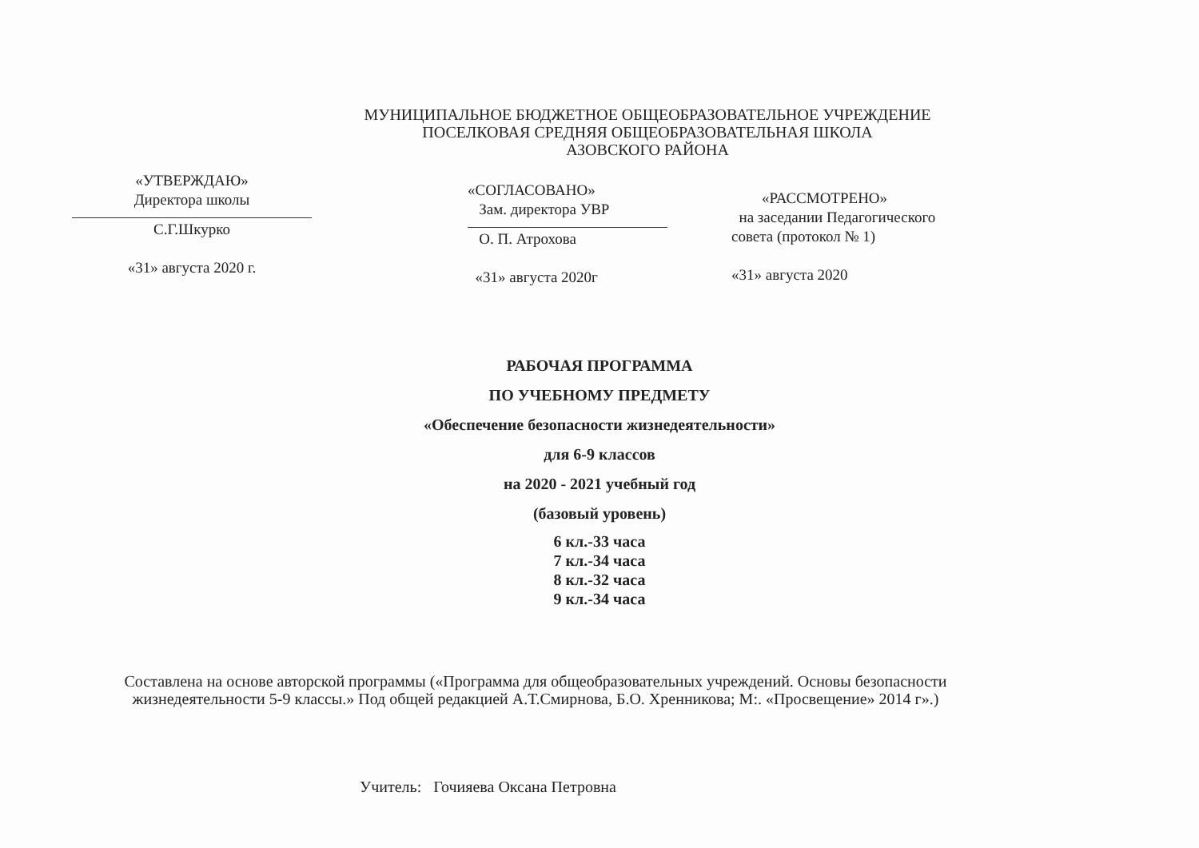МУНИЦИПАЛЬНОЕ БЮДЖЕТНОЕ ОБЩЕОБРАЗОВАТЕЛЬНОЕ УЧРЕЖДЕНИЕ
ПОСЕЛКОВАЯ СРЕДНЯЯ ОБЩЕОБРАЗОВАТЕЛЬНАЯ ШКОЛА
АЗОВСКОГО РАЙОНА
«УТВЕРЖДАЮ»
Директора школы
С.Г.Шкурко
«31» августа 2020 г.
«СОГЛАСОВАНО»
Зам. директора УВР
О. П. Атрохова
«31» августа 2020г
«РАССМОТРЕНО»
на заседании Педагогического
совета (протокол № 1)
«31» августа 2020
РАБОЧАЯ ПРОГРАММА
ПО УЧЕБНОМУ ПРЕДМЕТУ
«Обеспечение безопасности жизнедеятельности»
для 6-9 классов
на 2020 - 2021 учебный год
(базовый уровень)
6 кл.-33 часа
7 кл.-34 часа
8 кл.-32 часа
9 кл.-34 часа
Составлена на основе авторской программы («Программа для общеобразовательных учреждений. Основы безопасности жизнедеятельности 5-9 классы.» Под общей редакцией А.Т.Смирнова, Б.О. Хренникова; М:. «Просвещение» 2014 г».)
Учитель: Гочияева Оксана Петровна